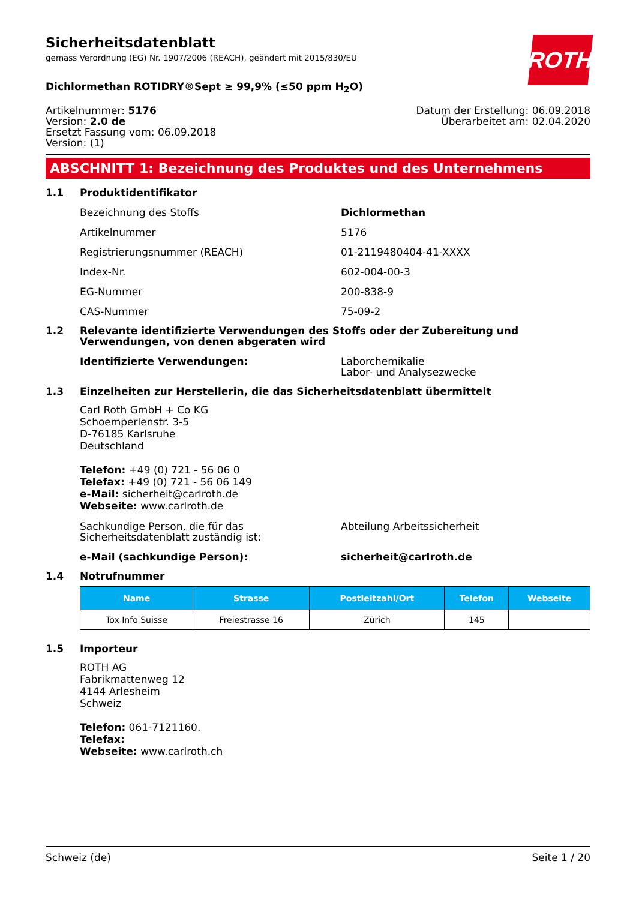Sicherheitsdatenblatt
gemäss Verordnung (EG) Nr. 1907/2006 (REACH), geändert mit 2015/830/EU
ROTH
Dichlormethan ROTIDRY®Sept ≥ 99,9% (≤50 ppm H<sub>2</sub>O)
Artikelnummer: 5176
Version: 2.0 de
Ersetzt Fassung vom: 06.09.2018
Version: (1)
Datum der Erstellung: 06.09.2018
Überarbeitet am: 02.04.2020
ABSCHNITT 1: Bezeichnung des Produktes und des Unternehmens
1.1 Produktidentifikator
Bezeichnung des Stoffs Dichlormethan
Artikelnummer 5176
Registrierungsnummer (REACH) 01-2119480404-41-XXXX
Index-Nr. 602-004-00-3
EG-Nummer 200-838-9
CAS-Nummer 75-09-2
1.2 Relevante identifizierte Verwendungen des Stoffs oder der Zubereitung und Verwendungen, von denen abgeraten wird
Identifizierte Verwendungen: Laborchemikalie
Labor- und Analysezwecke
1.3 Einzelheiten zur Herstellerin, die das Sicherheitsdatenblatt übermittelt
Carl Roth GmbH + Co KG
Schoemperlenstr. 3-5
D-76185 Karlsruhe
Deutschland
Telefon: +49 (0) 721 - 56 06 0
Telefax: +49 (0) 721 - 56 06 149
e-Mail: sicherheit@carlroth.de
Webseite: www.carlroth.de
Sachkundige Person, die für das Sicherheitsdatenblatt zuständig ist: Abteilung Arbeitssicherheit
e-Mail (sachkundige Person): sicherheit@carlroth.de
1.4 Notrufnummer
| Name | Strasse | Postleitzahl/Ort | Telefon | Webseite |
| --- | --- | --- | --- | --- |
| Tox Info Suisse | Freiestrasse 16 | Zürich | 145 | |
1.5 Importeur
ROTH AG
Fabrikmattenweg 12
4144 Arlesheim
Schweiz
Telefon: 061-7121160.
Telefax:
Webseite: www.carlroth.ch
Schweiz (de) Seite 1 / 20